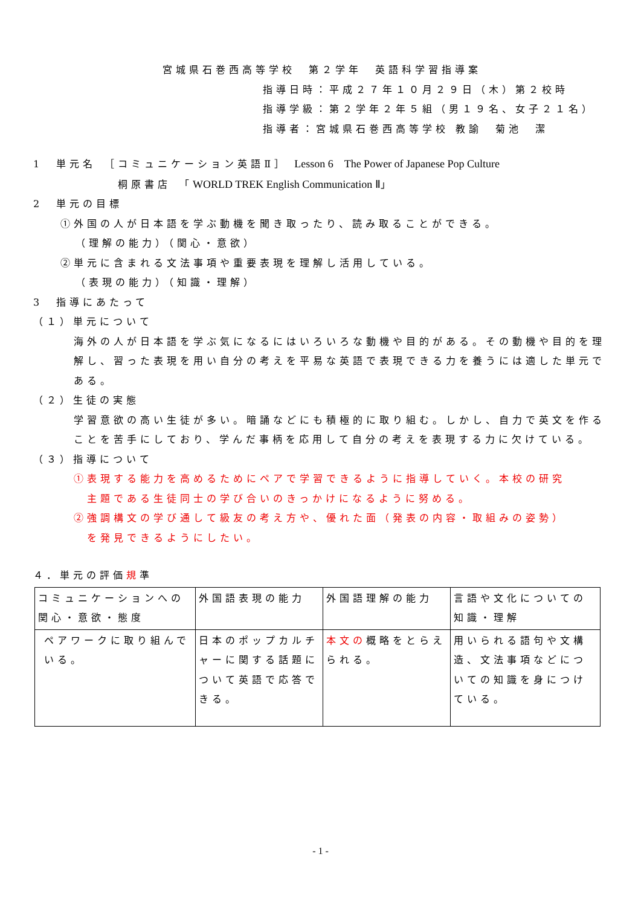宮城県石巻西高等学校　第２学年　英語科学習指導案
指導日時：平成２７年１０月２９日（木）第２校時
指導学級：第２学年２年５組（男１９名、女子２１名）
指導者：宮城県石巻西高等学校 教諭　菊池　潔
1　単元名　［コミュニケーション英語Ⅱ］ Lesson 6　The Power of Japanese Pop Culture
桐原書店　「WORLD TREK English Communication Ⅱ」
2　単元の目標
①外国の人が日本語を学ぶ動機を聞き取ったり、読み取ることができる。
（理解の能力）（関心・意欲）
②単元に含まれる文法事項や重要表現を理解し活用している。
（表現の能力）（知識・理解）
3　指導にあたって
（１）単元について
海外の人が日本語を学ぶ気になるにはいろいろな動機や目的がある。その動機や目的を理解し、習った表現を用い自分の考えを平易な英語で表現できる力を養うには適した単元である。
（２）生徒の実態
学習意欲の高い生徒が多い。暗誦などにも積極的に取り組む。しかし、自力で英文を作ることを苦手にしており、学んだ事柄を応用して自分の考えを表現する力に欠けている。
（３）指導について
①表現する能力を高めるためにペアで学習できるように指導していく。本校の研究
　主題である生徒同士の学び合いのきっかけになるように努める。
②強調構文の学び通して級友の考え方や、優れた面（発表の内容・取組みの姿勢）
　を発見できるようにしたい。
４．単元の評価規準
| コミュニケーションへの関心・意欲・態度 | 外国語表現の能力 | 外国語理解の能力 | 言語や文化についての知識・理解 |
| ペアワークに取り組んでいる。 | 日本のポップカルチャーに関する話題について英語で応答できる。 | 本文の 概略をとらえられる。 | 用いられる語句や文構造、文法事項などについての知識を身につけている。 |
- 1 -